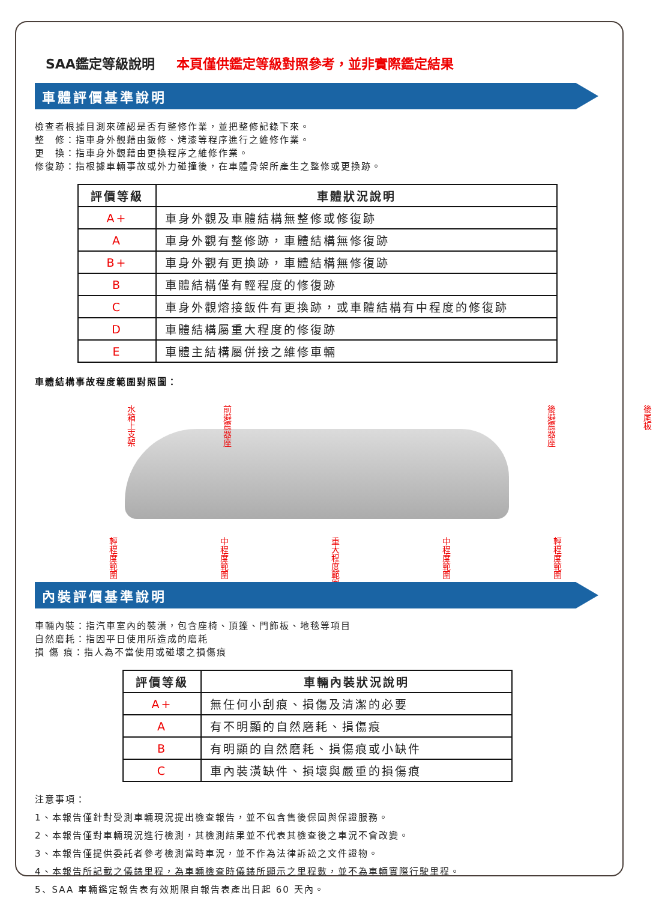SAA鑑定等級說明 本頁僅供鑑定等級對照參考，並非實際鑑定結果
車體評價基準說明
檢查者根據目測來確認是否有整修作業，並把整修記錄下來。
整　修：指車身外觀藉由鈑修、烤漆等程序進行之維修作業。
更　換：指車身外觀藉由更換程序之維修作業。
修復跡：指根據車輛事故或外力碰撞後，在車體骨架所產生之整修或更換跡。
| 評價等級 | 車體狀況說明 |
| --- | --- |
| A+ | 車身外觀及車體結構無整修或修復跡 |
| A | 車身外觀有整修跡，車體結構無修復跡 |
| B+ | 車身外觀有更換跡，車體結構無修復跡 |
| B | 車體結構僅有輕程度的修復跡 |
| C | 車身外觀熔接鈑件有更換跡，或車體結構有中程度的修復跡 |
| D | 車體結構屬重大程度的修復跡 |
| E | 車體主結構屬併接之維修車輛 |
車體結構事故程度範圍對照圖：
水箱上支架 前避震器座 後避震器座 後尾板
輕程度範圍 中程度範圍 重大程度範圍 中程度範圍 輕程度範圍
內裝評價基準說明
車輛內裝：指汽車室內的裝潢，包含座椅、頂篷、門飾板、地毯等項目
自然磨耗：指因平日使用所造成的磨耗
損 傷 痕：指人為不當使用或碰壞之損傷痕
| 評價等級 | 車輛內裝狀況說明 |
| --- | --- |
| A+ | 無任何小刮痕、損傷及清潔的必要 |
| A | 有不明顯的自然磨耗、損傷痕 |
| B | 有明顯的自然磨耗、損傷痕或小缺件 |
| C | 車內裝潢缺件、損壞與嚴重的損傷痕 |
注意事項：
1、本報告僅針對受測車輛現況提出檢查報告，並不包含售後保固與保證服務。
2、本報告僅對車輛現況進行檢測，其檢測結果並不代表其檢查後之車況不會改變。
3、本報告僅提供委託者參考檢測當時車況，並不作為法律訴訟之文件證物。
4、本報告所記載之儀錶里程，為車輛檢查時儀錶所顯示之里程數，並不為車輛實際行駛里程。
5、SAA 車輛鑑定報告表有效期限自報告表產出日起 60 天內。